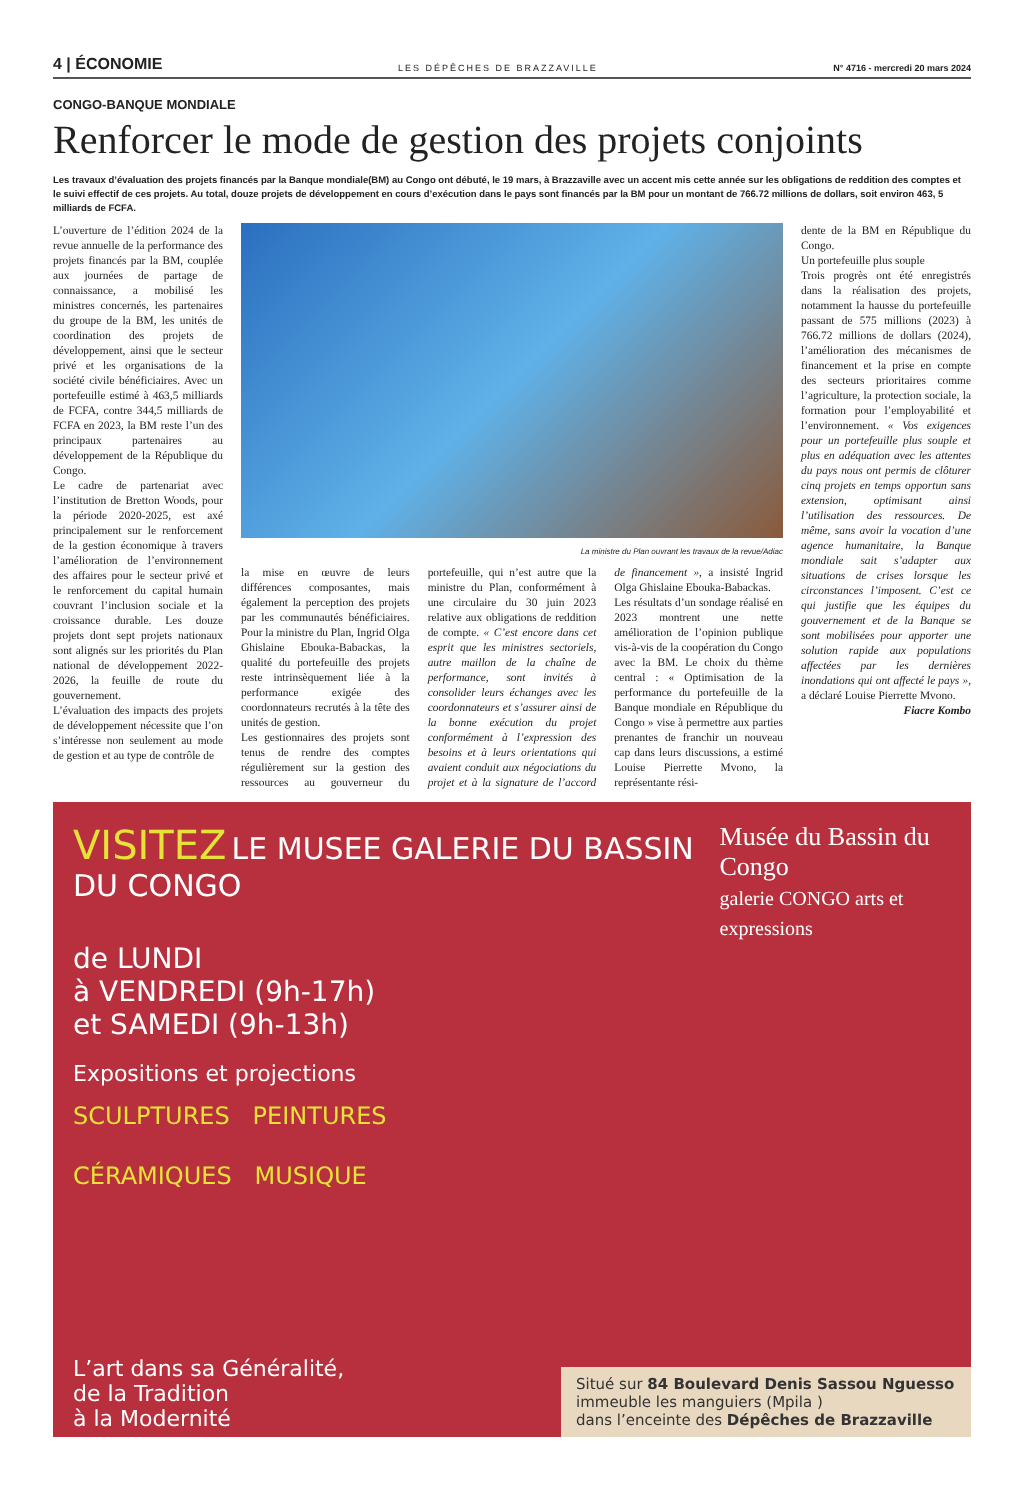4 | ÉCONOMIE LES DÉPÊCHES DE BRAZZAVILLE N° 4716 - mercredi 20 mars 2024
CONGO-BANQUE MONDIALE
Renforcer le mode de gestion des projets conjoints
Les travaux d’évaluation des projets financés par la Banque mondiale(BM) au Congo ont débuté, le 19 mars, à Brazzaville avec un accent mis cette année sur les obligations de reddition des comptes et le suivi effectif de ces projets. Au total, douze projets de développement en cours d’exécution dans le pays sont financés par la BM pour un montant de 766.72 millions de dollars, soit environ 463, 5 milliards de FCFA.
L’ouverture de l’édition 2024 de la revue annuelle de la performance des projets financés par la BM, couplée aux journées de partage de connaissance, a mobilisé les ministres concernés, les partenaires du groupe de la BM, les unités de coordination des projets de développement, ainsi que le secteur privé et les organisations de la société civile bénéficiaires. Avec un portefeuille estimé à 463,5 milliards de FCFA, contre 344,5 milliards de FCFA en 2023, la BM reste l’un des principaux partenaires au développement de la République du Congo.
Le cadre de partenariat avec l’institution de Bretton Woods, pour la période 2020-2025, est axé principalement sur le renforcement de la gestion économique à travers l’amélioration de l’environnement des affaires pour le secteur privé et le renforcement du capital humain couvrant l’inclusion sociale et la croissance durable. Les douze projets dont sept projets nationaux sont alignés sur les priorités du Plan national de développement 2022-2026, la feuille de route du gouvernement.
L’évaluation des impacts des projets de développement nécessite que l’on s’intéresse non seulement au mode de gestion et au type de contrôle de
La ministre du Plan ouvrant les travaux de la revue/Adiac
la mise en œuvre de leurs différences composantes, mais également la perception des projets par les communautés bénéficiaires. Pour la ministre du Plan, Ingrid Olga Ghislaine Ebouka-Babackas, la qualité du portefeuille des projets reste intrinsèquement liée à la performance exigée des coordonnateurs recrutés à la tête des unités de gestion.
Les gestionnaires des projets sont tenus de rendre des comptes régulièrement sur la gestion des ressources au gouverneur du portefeuille, qui n’est autre que la ministre du Plan, conformément à une circulaire du 30 juin 2023 relative aux obligations de reddition de compte. « C’est encore dans cet esprit que les ministres sectoriels, autre maillon de la chaîne de performance, sont invités à consolider leurs échanges avec les coordonnateurs et s’assurer ainsi de la bonne exécution du projet conformément à l’expression des besoins et à leurs orientations qui avaient conduit aux négociations du projet et à la signature de l’accord de financement », a insisté Ingrid Olga Ghislaine Ebouka-Babackas.
Les résultats d’un sondage réalisé en 2023 montrent une nette amélioration de l’opinion publique vis-à-vis de la coopération du Congo avec la BM. Le choix du thème central : « Optimisation de la performance du portefeuille de la Banque mondiale en République du Congo » vise à permettre aux parties prenantes de franchir un nouveau cap dans leurs discussions, a estimé Louise Pierrette Mvono, la représentante rési-
dente de la BM en République du Congo.
Un portefeuille plus souple
Trois progrès ont été enregistrés dans la réalisation des projets, notamment la hausse du portefeuille passant de 575 millions (2023) à 766.72 millions de dollars (2024), l’amélioration des mécanismes de financement et la prise en compte des secteurs prioritaires comme l’agriculture, la protection sociale, la formation pour l’employabilité et l’environnement. « Vos exigences pour un portefeuille plus souple et plus en adéquation avec les attentes du pays nous ont permis de clôturer cinq projets en temps opportun sans extension, optimisant ainsi l’utilisation des ressources. De même, sans avoir la vocation d’une agence humanitaire, la Banque mondiale sait s’adapter aux situations de crises lorsque les circonstances l’imposent. C’est ce qui justifie que les équipes du gouvernement et de la Banque se sont mobilisées pour apporter une solution rapide aux populations affectées par les dernières inondations qui ont affecté le pays », a déclaré Louise Pierrette Mvono.
Fiacre Kombo
VISITEZ LE MUSEE GALERIE DU BASSIN DU CONGO
Musée du Bassin du Congo
galerie CONGO arts et expressions
de LUNDI
à VENDREDI (9h-17h)
et SAMEDI (9h-13h)
Expositions et projections
SCULPTURES PEINTURES
CÉRAMIQUES MUSIQUE
L’art dans sa Généralité,
de la Tradition
à la Modernité
Situé sur 84 Boulevard Denis Sassou Nguesso
immeuble les manguiers (Mpila )
dans l’enceinte des Dépêches de Brazzaville